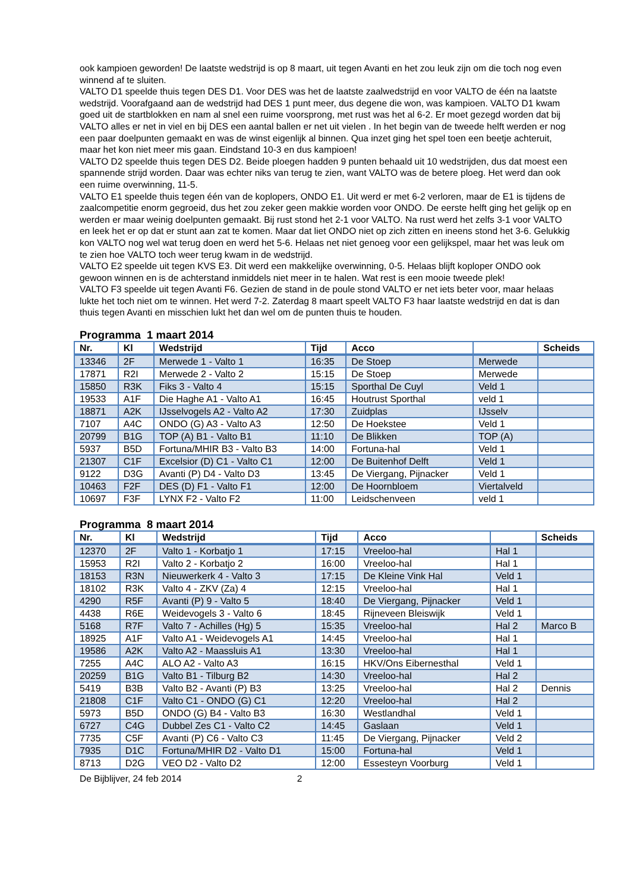ook kampioen geworden! De laatste wedstrijd is op 8 maart, uit tegen Avanti en het zou leuk zijn om die toch nog even winnend af te sluiten.
VALTO D1 speelde thuis tegen DES D1. Voor DES was het de laatste zaalwedstrijd en voor VALTO de één na laatste wedstrijd. Voorafgaand aan de wedstrijd had DES 1 punt meer, dus degene die won, was kampioen. VALTO D1 kwam goed uit de startblokken en nam al snel een ruime voorsprong, met rust was het al 6-2. Er moet gezegd worden dat bij VALTO alles er net in viel en bij DES een aantal ballen er net uit vielen . In het begin van de tweede helft werden er nog een paar doelpunten gemaakt en was de winst eigenlijk al binnen. Qua inzet ging het spel toen een beetje achteruit, maar het kon niet meer mis gaan. Eindstand 10-3 en dus kampioen!
VALTO D2 speelde thuis tegen DES D2. Beide ploegen hadden 9 punten behaald uit 10 wedstrijden, dus dat moest een spannende strijd worden. Daar was echter niks van terug te zien, want VALTO was de betere ploeg. Het werd dan ook een ruime overwinning, 11-5.
VALTO E1 speelde thuis tegen één van de koplopers, ONDO E1. Uit werd er met 6-2 verloren, maar de E1 is tijdens de zaalcompetitie enorm gegroeid, dus het zou zeker geen makkie worden voor ONDO. De eerste helft ging het gelijk op en werden er maar weinig doelpunten gemaakt. Bij rust stond het 2-1 voor VALTO. Na rust werd het zelfs 3-1 voor VALTO en leek het er op dat er stunt aan zat te komen. Maar dat liet ONDO niet op zich zitten en ineens stond het 3-6. Gelukkig kon VALTO nog wel wat terug doen en werd het 5-6. Helaas net niet genoeg voor een gelijkspel, maar het was leuk om te zien hoe VALTO toch weer terug kwam in de wedstrijd.
VALTO E2 speelde uit tegen KVS E3. Dit werd een makkelijke overwinning, 0-5. Helaas blijft koploper ONDO ook gewoon winnen en is de achterstand inmiddels niet meer in te halen. Wat rest is een mooie tweede plek!
VALTO F3 speelde uit tegen Avanti F6. Gezien de stand in de poule stond VALTO er net iets beter voor, maar helaas lukte het toch niet om te winnen. Het werd 7-2. Zaterdag 8 maart speelt VALTO F3 haar laatste wedstrijd en dat is dan thuis tegen Avanti en misschien lukt het dan wel om de punten thuis te houden.
Programma 1 maart 2014
| Nr. | Kl | Wedstrijd | Tijd | Acco | | Scheids |
| --- | --- | --- | --- | --- | --- | --- |
| 13346 | 2F | Merwede 1 - Valto 1 | 16:35 | De Stoep | Merwede | |
| 17871 | R2I | Merwede 2 - Valto 2 | 15:15 | De Stoep | Merwede | |
| 15850 | R3K | Fiks 3 - Valto 4 | 15:15 | Sporthal De Cuyl | Veld 1 | |
| 19533 | A1F | Die Haghe A1 - Valto A1 | 16:45 | Houtrust Sporthal | veld 1 | |
| 18871 | A2K | IJsselvogels A2 - Valto A2 | 17:30 | Zuidplas | IJsselv | |
| 7107 | A4C | ONDO (G) A3 - Valto A3 | 12:50 | De Hoekstee | Veld 1 | |
| 20799 | B1G | TOP (A) B1 - Valto B1 | 11:10 | De Blikken | TOP (A) | |
| 5937 | B5D | Fortuna/MHIR B3 - Valto B3 | 14:00 | Fortuna-hal | Veld 1 | |
| 21307 | C1F | Excelsior (D) C1 - Valto C1 | 12:00 | De Buitenhof Delft | Veld 1 | |
| 9122 | D3G | Avanti (P) D4 - Valto D3 | 13:45 | De Viergang, Pijnacker | Veld 1 | |
| 10463 | F2F | DES (D) F1 - Valto F1 | 12:00 | De Hoornbloem | Viertalveld | |
| 10697 | F3F | LYNX F2 - Valto F2 | 11:00 | Leidschenveen | veld 1 | |
Programma 8 maart 2014
| Nr. | Kl | Wedstrijd | Tijd | Acco | | Scheids |
| --- | --- | --- | --- | --- | --- | --- |
| 12370 | 2F | Valto 1 - Korbatjo 1 | 17:15 | Vreeloo-hal | Hal 1 | |
| 15953 | R2I | Valto 2 - Korbatjo 2 | 16:00 | Vreeloo-hal | Hal 1 | |
| 18153 | R3N | Nieuwerkerk 4 - Valto 3 | 17:15 | De Kleine Vink Hal | Veld 1 | |
| 18102 | R3K | Valto 4 - ZKV (Za) 4 | 12:15 | Vreeloo-hal | Hal 1 | |
| 4290 | R5F | Avanti (P) 9 - Valto 5 | 18:40 | De Viergang, Pijnacker | Veld 1 | |
| 4438 | R6E | Weidevogels 3 - Valto 6 | 18:45 | Rijneveen Bleiswijk | Veld 1 | |
| 5168 | R7F | Valto 7 - Achilles (Hg) 5 | 15:35 | Vreeloo-hal | Hal 2 | Marco B |
| 18925 | A1F | Valto A1 - Weidevogels A1 | 14:45 | Vreeloo-hal | Hal 1 | |
| 19586 | A2K | Valto A2 - Maassluis A1 | 13:30 | Vreeloo-hal | Hal 1 | |
| 7255 | A4C | ALO A2 - Valto A3 | 16:15 | HKV/Ons Eibernesthal | Veld 1 | |
| 20259 | B1G | Valto B1 - Tilburg B2 | 14:30 | Vreeloo-hal | Hal 2 | |
| 5419 | B3B | Valto B2 - Avanti (P) B3 | 13:25 | Vreeloo-hal | Hal 2 | Dennis |
| 21808 | C1F | Valto C1 - ONDO (G) C1 | 12:20 | Vreeloo-hal | Hal 2 | |
| 5973 | B5D | ONDO (G) B4 - Valto B3 | 16:30 | Westlandhal | Veld 1 | |
| 6727 | C4G | Dubbel Zes C1 - Valto C2 | 14:45 | Gaslaan | Veld 1 | |
| 7735 | C5F | Avanti (P) C6 - Valto C3 | 11:45 | De Viergang, Pijnacker | Veld 2 | |
| 7935 | D1C | Fortuna/MHIR D2 - Valto D1 | 15:00 | Fortuna-hal | Veld 1 | |
| 8713 | D2G | VEO D2 - Valto D2 | 12:00 | Essesteyn Voorburg | Veld 1 | |
De Bijblijver, 24 feb 2014 2